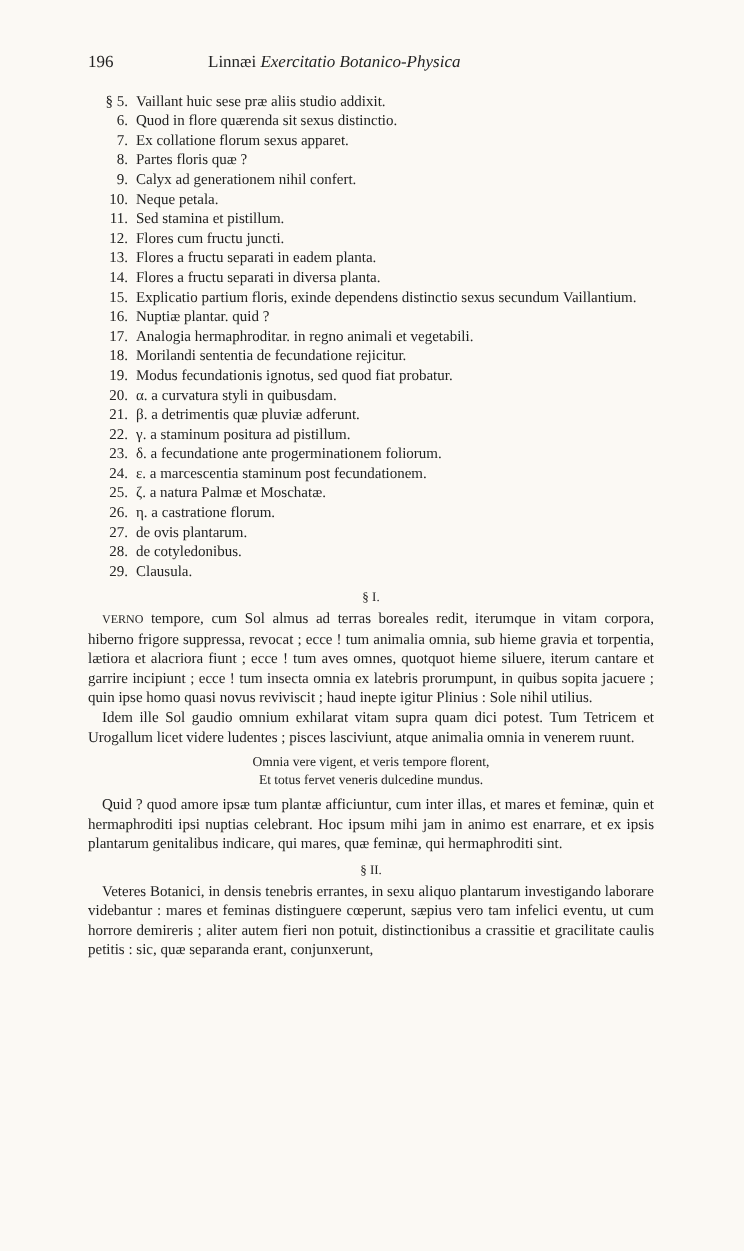196 Linnæi Exercitatio Botanico-Physica
§ 5. Vaillant huic sese præ aliis studio addixit.
6. Quod in flore quærenda sit sexus distinctio.
7. Ex collatione florum sexus apparet.
8. Partes floris quæ ?
9. Calyx ad generationem nihil confert.
10. Neque petala.
11. Sed stamina et pistillum.
12. Flores cum fructu juncti.
13. Flores a fructu separati in eadem planta.
14. Flores a fructu separati in diversa planta.
15. Explicatio partium floris, exinde dependens distinctio sexus secundum Vaillantium.
16. Nuptiæ plantar. quid ?
17. Analogia hermaphroditar. in regno animali et vegetabili.
18. Morilandi sententia de fecundatione rejicitur.
19. Modus fecundationis ignotus, sed quod fiat probatur.
20. α. a curvatura styli in quibusdam.
21. β. a detrimentis quæ pluviæ adferunt.
22. γ. a staminum positura ad pistillum.
23. δ. a fecundatione ante progerminationem foliorum.
24. ε. a marcescentia staminum post fecundationem.
25. ζ. a natura Palmæ et Moschatæ.
26. η. a castratione florum.
27. de ovis plantarum.
28. de cotyledonibus.
29. Clausula.
§ I.
VERNO tempore, cum Sol almus ad terras boreales redit, iterumque in vitam corpora, hiberno frigore suppressa, revocat ; ecce ! tum animalia omnia, sub hieme gravia et torpentia, lætiora et alacriora fiunt ; ecce ! tum aves omnes, quotquot hieme siluere, iterum cantare et garrire incipiunt ; ecce ! tum insecta omnia ex latebris prorumpunt, in quibus sopita jacuere ; quin ipse homo quasi novus reviviscit ; haud inepte igitur Plinius : Sole nihil utilius.
Idem ille Sol gaudio omnium exhilarat vitam supra quam dici potest. Tum Tetricem et Urogallum licet videre ludentes ; pisces lasciviunt, atque animalia omnia in venerem ruunt.
Omnia vere vigent, et veris tempore florent,
Et totus fervet veneris dulcedine mundus.
Quid ? quod amore ipsæ tum plantæ afficiuntur, cum inter illas, et mares et feminæ, quin et hermaphroditi ipsi nuptias celebrant. Hoc ipsum mihi jam in animo est enarrare, et ex ipsis plantarum genitalibus indicare, qui mares, quæ feminæ, qui hermaphroditi sint.
§ II.
Veteres Botanici, in densis tenebris errantes, in sexu aliquo plantarum investigando laborare videbantur : mares et feminas distinguere cœperunt, sæpius vero tam infelici eventu, ut cum horrore demireris ; aliter autem fieri non potuit, distinctionibus a crassitie et gracilitate caulis petitis : sic, quæ separanda erant, conjunxerunt,